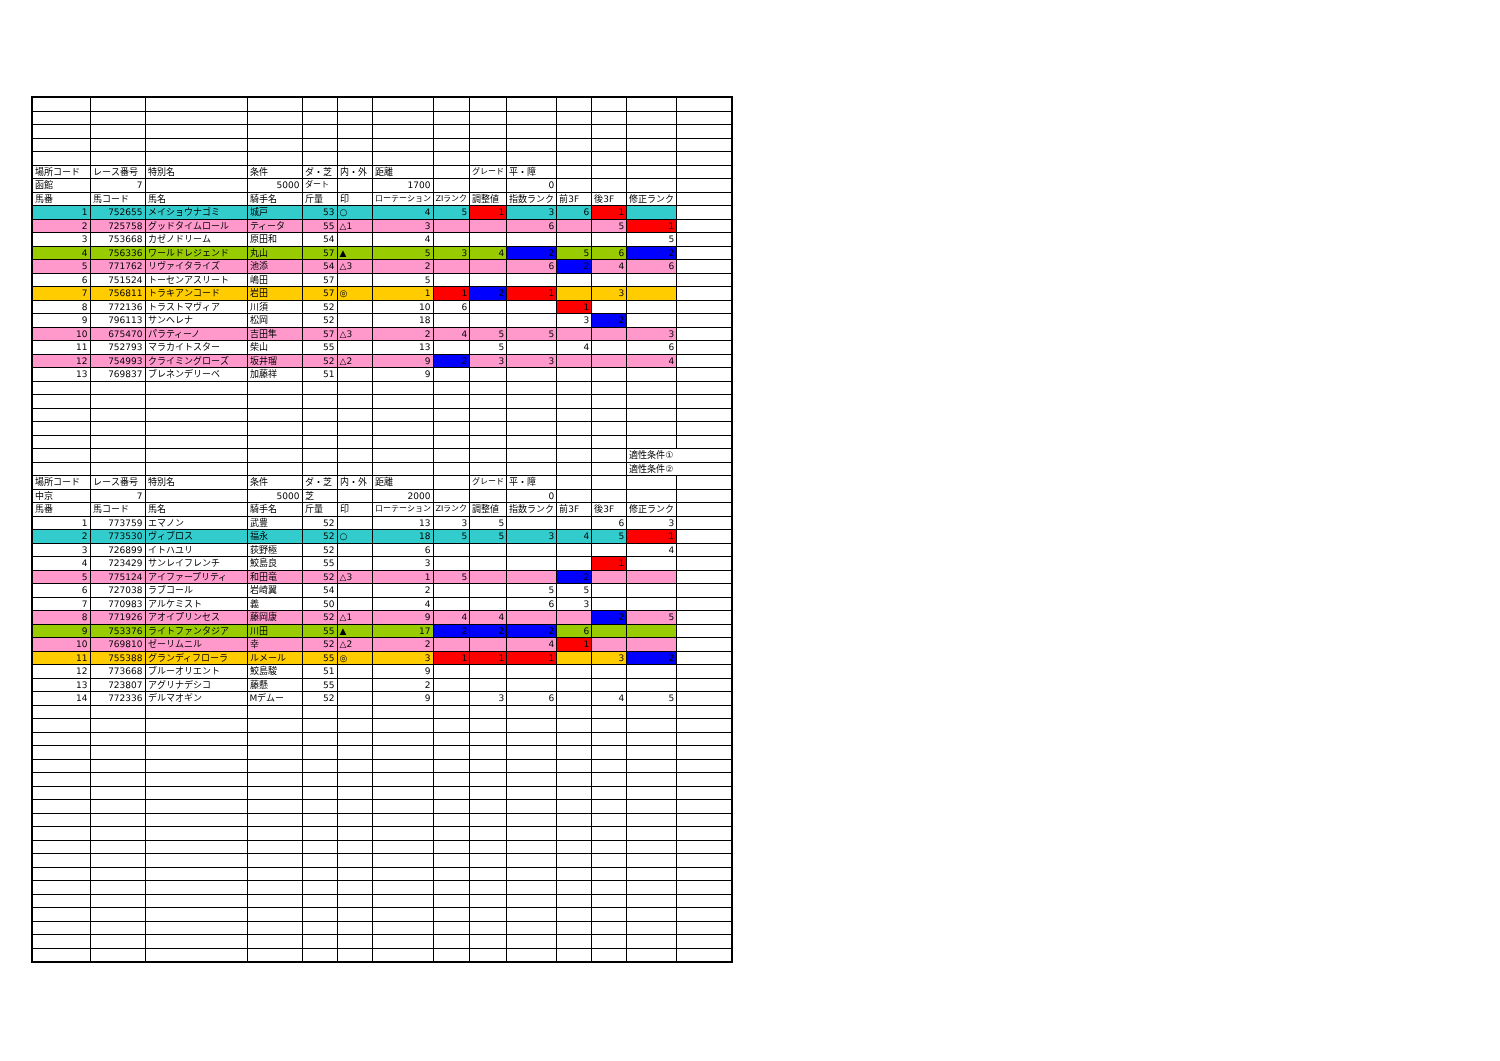| 場所コード | レース番号 | 特別名 | 条件 | ダ・芝 | 内・外 | 距離 | | グレード | 平・障 | | | | |
| 函館 | 7 | | 5000 | ダート | | 1700 | | | 0 | | | | |
| 馬番 | 馬コード | 馬名 | 騎手名 | 斤量 | 印 | ローテーション | ZIランク | 調整値 | 指数ランク | 前3F | 後3F | 修正ランク | |
| 1 | 752655 | メイショウナゴミ | 城戸 | 53 | ○ | 4 | 5 | 1 | 3 | 6 | 1 | | |
| 2 | 725758 | グッドタイムロール | ティータ | 55 | △1 | 3 | | | 6 | | 5 | 1 | |
| 3 | 753668 | カゼノドリーム | 原田和 | 54 | | 4 | | | | | | 5 | |
| 4 | 756336 | ワールドレジェンド | 丸山 | 57 | ▲ | 5 | 3 | 4 | 2 | 5 | 6 | 2 | |
| 5 | 771762 | リヴァイタライズ | 池添 | 54 | △3 | 2 | | | 6 | 2 | 4 | 6 | |
| 6 | 751524 | トーセンアスリート | 嶋田 | 57 | | 5 | | | | | | | |
| 7 | 756811 | トラキアンコード | 岩田 | 57 | ◎ | 1 | 1 | 2 | 1 | | 3 | | |
| 8 | 772136 | トラストマヴィア | 川須 | 52 | | 10 | 6 | | | 1 | | | |
| 9 | 796113 | サンヘレナ | 松岡 | 52 | | 18 | | | | 3 | 2 | | |
| 10 | 675470 | パラティーノ | 吉田隼 | 57 | △3 | 2 | 4 | 5 | 5 | | | 3 | |
| 11 | 752793 | マラカイトスター | 柴山 | 55 | | 13 | | 5 | | 4 | | 6 | |
| 12 | 754993 | クライミングローズ | 坂井瑠 | 52 | △2 | 9 | 2 | 3 | 3 | | | 4 | |
| 13 | 769837 | ブレネンデリーベ | 加藤祥 | 51 | | 9 | | | | | | | |
| | | | | | | | | | | | | 適性条件① | |
| | | | | | | | | | | | | 適性条件② | |
| 場所コード | レース番号 | 特別名 | 条件 | ダ・芝 | 内・外 | 距離 | | グレード | 平・障 | | | | |
| 中京 | 7 | | 5000 | 芝 | | 2000 | | | 0 | | | | |
| 馬番 | 馬コード | 馬名 | 騎手名 | 斤量 | 印 | ローテーション | ZIランク | 調整値 | 指数ランク | 前3F | 後3F | 修正ランク | |
| 1 | 773759 | エマノン | 武豊 | 52 | | 13 | 3 | 5 | | | 6 | 3 | |
| 2 | 773530 | ヴィブロス | 福永 | 52 | ○ | 18 | 5 | 5 | 3 | 4 | 5 | 1 | |
| 3 | 726899 | イトハユリ | 荻野極 | 52 | | 6 | | | | | | 4 | |
| 4 | 723429 | サンレイフレンチ | 鮫島良 | 55 | | 3 | | | | | 1 | | |
| 5 | 775124 | アイファープリティ | 和田竜 | 52 | △3 | 1 | 5 | | | 2 | | | |
| 6 | 727038 | ラブコール | 岩崎翼 | 54 | | 2 | | | 5 | 5 | | | |
| 7 | 770983 | アルケミスト | 義 | 50 | | 4 | | | 6 | 3 | | | |
| 8 | 771926 | アオイプリンセス | 藤岡康 | 52 | △1 | 9 | 4 | 4 | | | 2 | 5 | |
| 9 | 753376 | ライトファンタジア | 川田 | 55 | ▲ | 17 | 2 | 2 | 2 | 6 | | | |
| 10 | 769810 | ゼーリムニル | 幸 | 52 | △2 | 2 | | | 4 | 1 | | | |
| 11 | 755388 | グランディフローラ | ルメール | 55 | ◎ | 3 | 1 | 1 | 1 | | 3 | 2 | |
| 12 | 773668 | ブルーオリエント | 鮫島駿 | 51 | | 9 | | | | | | | |
| 13 | 723807 | アグリナデシコ | 藤懸 | 55 | | 2 | | | | | | | |
| 14 | 772336 | デルマオギン | Mデムー | 52 | | 9 | | 3 | 6 | | 4 | 5 | |